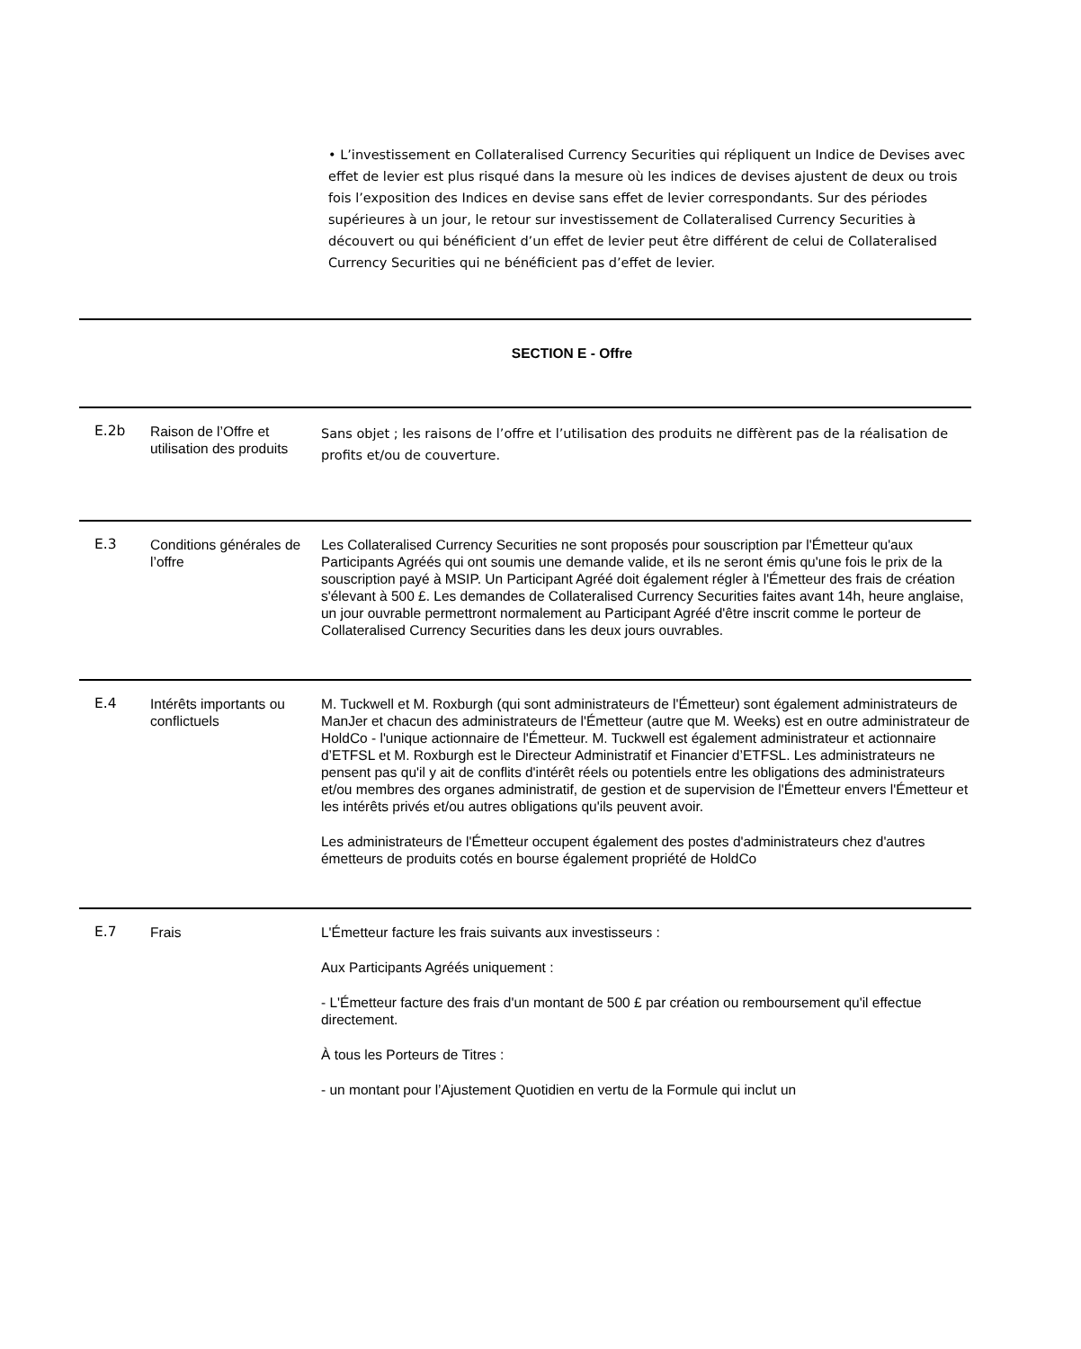• L’investissement en Collateralised Currency Securities qui répliquent un Indice de Devises avec effet de levier est plus risqué dans la mesure où les indices de devises ajustent de deux ou trois fois l’exposition des Indices en devise sans effet de levier correspondants. Sur des périodes supérieures à un jour, le retour sur investissement de Collateralised Currency Securities à découvert ou qui bénéficient d’un effet de levier peut être différent de celui de Collateralised Currency Securities qui ne bénéficient pas d’effet de levier.
SECTION E - Offre
| E.2b | Raison de l’Offre et utilisation des produits | Sans objet ; les raisons de l’offre et l’utilisation des produits ne diffèrent pas de la réalisation de profits et/ou de couverture. |
| E.3 | Conditions générales de l’offre | Les Collateralised Currency Securities ne sont proposés pour souscription par l'Émetteur qu'aux Participants Agréés qui ont soumis une demande valide, et ils ne seront émis qu'une fois le prix de la souscription payé à MSIP. Un Participant Agréé doit également régler à l'Émetteur des frais de création s'élevant à 500 £. Les demandes de Collateralised Currency Securities faites avant 14h, heure anglaise, un jour ouvrable permettront normalement au Participant Agréé d'être inscrit comme le porteur de Collateralised Currency Securities dans les deux jours ouvrables. |
| E.4 | Intérêts importants ou conflictuels | M. Tuckwell et M. Roxburgh (qui sont administrateurs de l'Émetteur) sont également administrateurs de ManJer et chacun des administrateurs de l'Émetteur (autre que M. Weeks) est en outre administrateur de HoldCo - l'unique actionnaire de l'Émetteur. M. Tuckwell est également administrateur et actionnaire d’ETFSL et M. Roxburgh est le Directeur Administratif et Financier d’ETFSL. Les administrateurs ne pensent pas qu'il y ait de conflits d'intérêt réels ou potentiels entre les obligations des administrateurs et/ou membres des organes administratif, de gestion et de supervision de l'Émetteur envers l'Émetteur et les intérêts privés et/ou autres obligations qu'ils peuvent avoir. Les administrateurs de l'Émetteur occupent également des postes d'administrateurs chez d'autres émetteurs de produits cotés en bourse également propriété de HoldCo |
| E.7 | Frais | L'Émetteur facture les frais suivants aux investisseurs : Aux Participants Agréés uniquement : - L'Émetteur facture des frais d'un montant de 500 £ par création ou remboursement qu'il effectue directement. À tous les Porteurs de Titres : - un montant pour l’Ajustement Quotidien en vertu de la Formule qui inclut un |